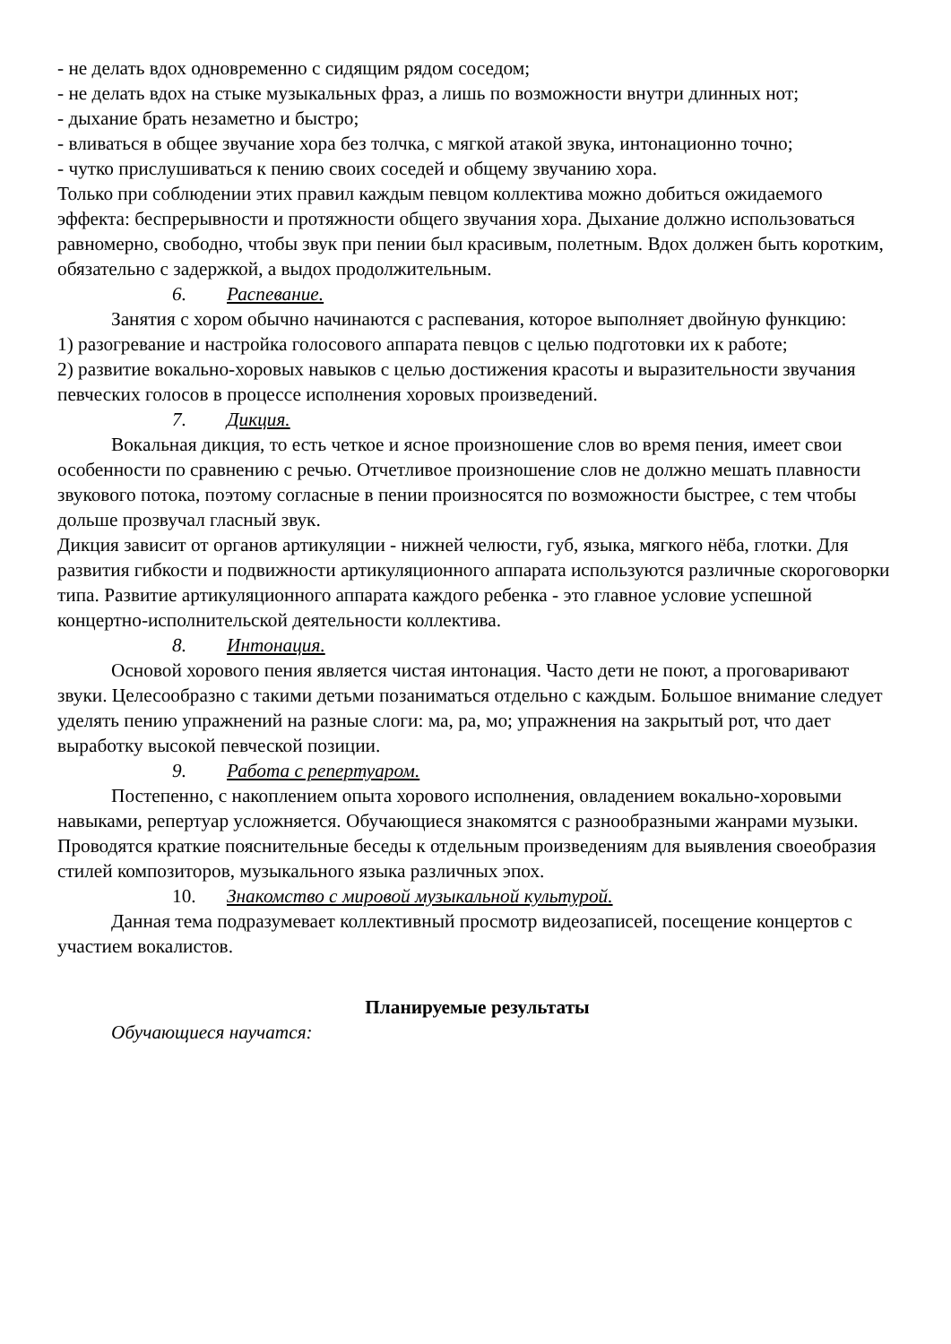- не делать вдох одновременно с сидящим рядом соседом;
- не делать вдох на стыке музыкальных фраз, а лишь по возможности внутри длинных нот;
- дыхание брать незаметно и быстро;
- вливаться в общее звучание хора без толчка, с мягкой атакой звука, интонационно точно;
- чутко прислушиваться к пению своих соседей и общему звучанию хора.
Только при соблюдении этих правил каждым певцом коллектива можно добиться ожидаемого эффекта: беспрерывности и протяжности общего звучания хора. Дыхание должно использоваться равномерно, свободно, чтобы звук при пении был красивым, полетным. Вдох должен быть коротким, обязательно с задержкой, а выдох продолжительным.
6. Распевание.
Занятия с хором обычно начинаются с распевания, которое выполняет двойную функцию:
1) разогревание и настройка голосового аппарата певцов с целью подготовки их к работе;
2) развитие вокально-хоровых навыков с целью достижения красоты и выразительности звучания певческих голосов в процессе исполнения хоровых произведений.
7. Дикция.
Вокальная дикция, то есть четкое и ясное произношение слов во время пения, имеет свои особенности по сравнению с речью. Отчетливое произношение слов не должно мешать плавности звукового потока, поэтому согласные в пении произносятся по возможности быстрее, с тем чтобы дольше прозвучал гласный звук.
Дикция зависит от органов артикуляции - нижней челюсти, губ, языка, мягкого нёба, глотки. Для развития гибкости и подвижности артикуляционного аппарата используются различные скороговорки типа. Развитие артикуляционного аппарата каждого ребенка - это главное условие успешной концертно-исполнительской деятельности коллектива.
8. Интонация.
Основой хорового пения является чистая интонация. Часто дети не поют, а проговаривают звуки. Целесообразно с такими детьми позаниматься отдельно с каждым. Большое внимание следует уделять пению упражнений на разные слоги: ма, ра, мо; упражнения на закрытый рот, что дает выработку высокой певческой позиции.
9. Работа с репертуаром.
Постепенно, с накоплением опыта хорового исполнения, овладением вокально-хоровыми навыками, репертуар усложняется. Обучающиеся знакомятся с разнообразными жанрами музыки. Проводятся краткие пояснительные беседы к отдельным произведениям для выявления своеобразия стилей композиторов, музыкального языка различных эпох.
10. Знакомство с мировой музыкальной культурой.
Данная тема подразумевает коллективный просмотр видеозаписей, посещение концертов с участием вокалистов.
Планируемые результаты
Обучающиеся научатся: